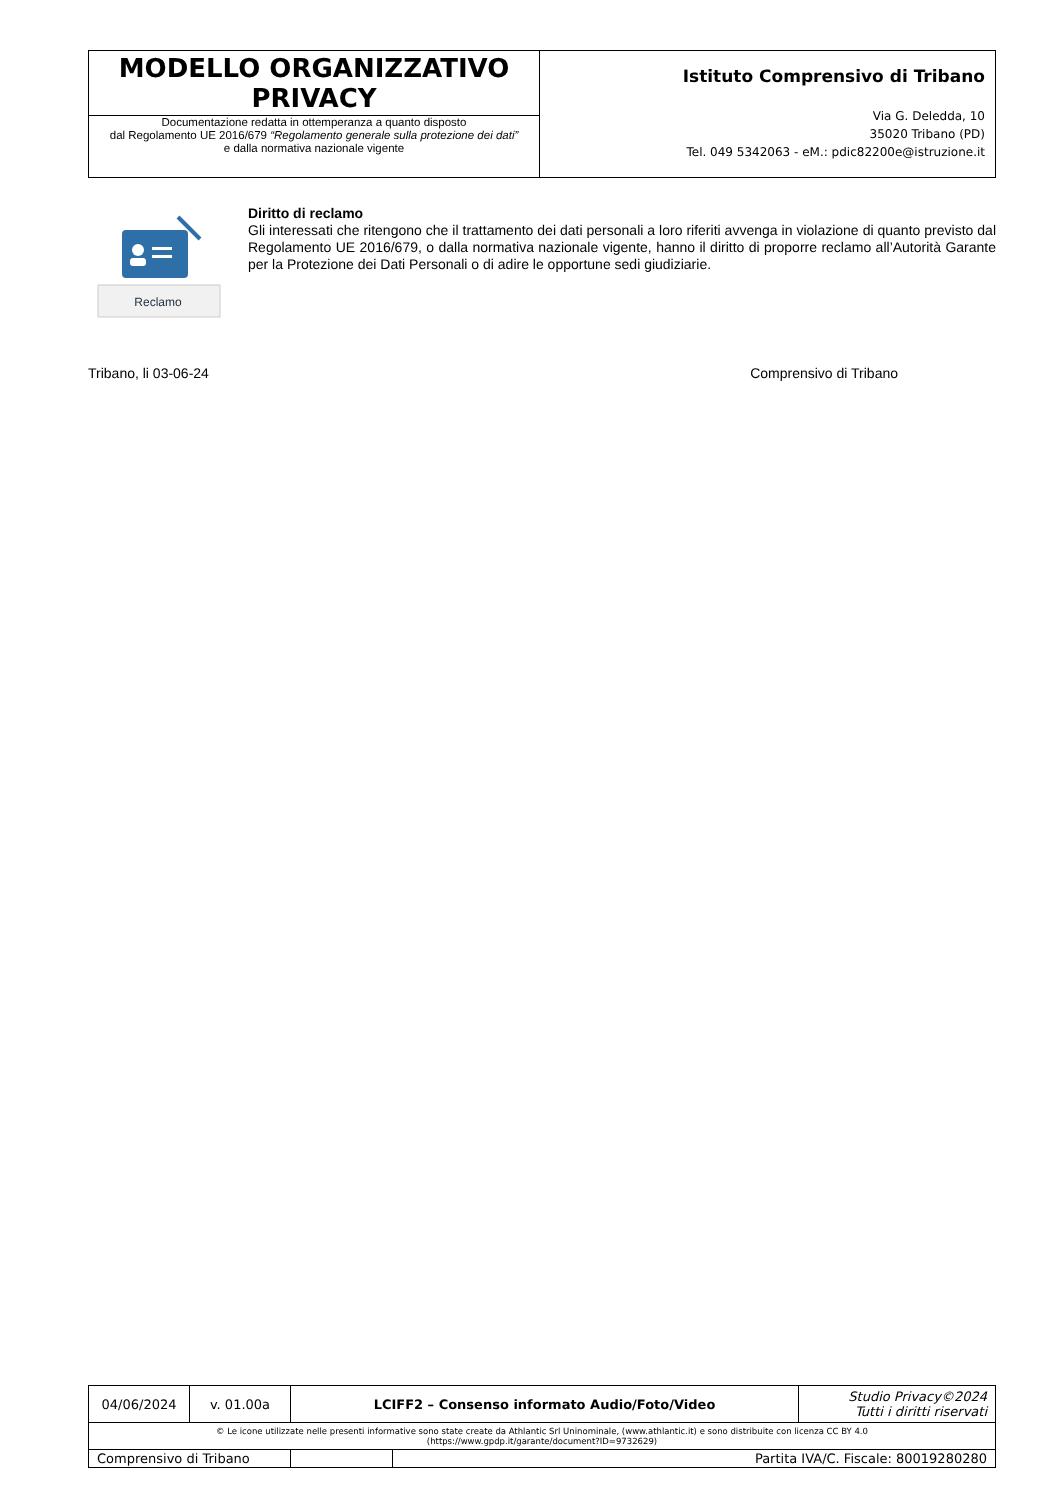| MODELLO ORGANIZZATIVO PRIVACY Documentazione redatta in ottemperanza a quanto disposto dal Regolamento UE 2016/679 “Regolamento generale sulla protezione dei dati” e dalla normativa nazionale vigente | Istituto Comprensivo di Tribano Via G. Deledda, 10 35020 Tribano (PD) Tel. 049 5342063 - eM.: pdic82200e@istruzione.it |
Reclamo
Diritto di reclamo
Gli interessati che ritengono che il trattamento dei dati personali a loro riferiti avvenga in violazione di quanto previsto dal Regolamento UE 2016/679, o dalla normativa nazionale vigente, hanno il diritto di proporre reclamo all’Autorità Garante per la Protezione dei Dati Personali o di adire le opportune sedi giudiziarie.
Tribano, li 03-06-24 Comprensivo di Tribano
| 04/06/2024 | v. 01.00a | LCIFF2 – Consenso informato Audio/Foto/Video | | | Studio Privacy©2024 Tutti i diritti riservati |
| © Le icone utilizzate nelle presenti informative sono state create da Athlantic Srl Uninominale, (www.athlantic.it) e sono distribuite con licenza CC BY 4.0 (https://www.gpdp.it/garante/document?ID=9732629) | | | | | |
| Comprensivo di Tribano | | | | Partita IVA/C. Fiscale: 80019280280 | |